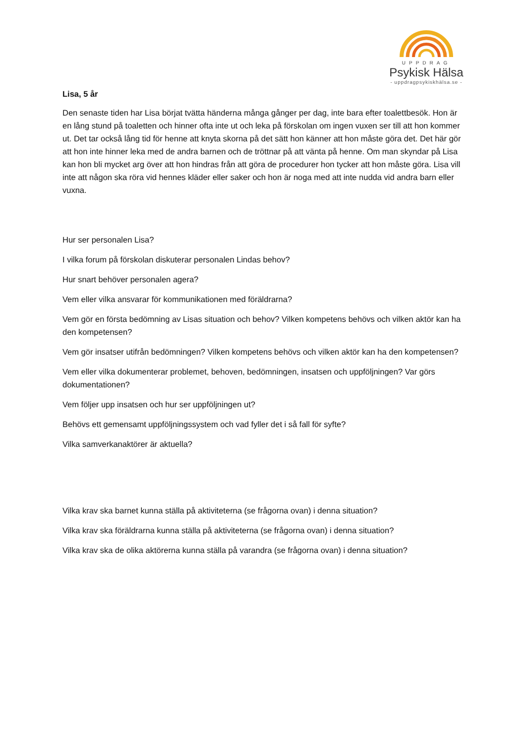UPPDRAG
Psykisk Hälsa
- uppdragpsykiskhälsa.se -
Lisa, 5 år
Den senaste tiden har Lisa börjat tvätta händerna många gånger per dag, inte bara efter toalettbesök. Hon är en lång stund på toaletten och hinner ofta inte ut och leka på förskolan om ingen vuxen ser till att hon kommer ut. Det tar också lång tid för henne att knyta skorna på det sätt hon känner att hon måste göra det. Det här gör att hon inte hinner leka med de andra barnen och de tröttnar på att vänta på henne. Om man skyndar på Lisa kan hon bli mycket arg över att hon hindras från att göra de procedurer hon tycker att hon måste göra. Lisa vill inte att någon ska röra vid hennes kläder eller saker och hon är noga med att inte nudda vid andra barn eller vuxna.
Hur ser personalen Lisa?
I vilka forum på förskolan diskuterar personalen Lindas behov?
Hur snart behöver personalen agera?
Vem eller vilka ansvarar för kommunikationen med föräldrarna?
Vem gör en första bedömning av Lisas situation och behov? Vilken kompetens behövs och vilken aktör kan ha den kompetensen?
Vem gör insatser utifrån bedömningen? Vilken kompetens behövs och vilken aktör kan ha den kompetensen?
Vem eller vilka dokumenterar problemet, behoven, bedömningen, insatsen och uppföljningen? Var görs dokumentationen?
Vem följer upp insatsen och hur ser uppföljningen ut?
Behövs ett gemensamt uppföljningssystem och vad fyller det i så fall för syfte?
Vilka samverkanaktörer är aktuella?
Vilka krav ska barnet kunna ställa på aktiviteterna (se frågorna ovan) i denna situation?
Vilka krav ska föräldrarna kunna ställa på aktiviteterna (se frågorna ovan) i denna situation?
Vilka krav ska de olika aktörerna kunna ställa på varandra (se frågorna ovan) i denna situation?